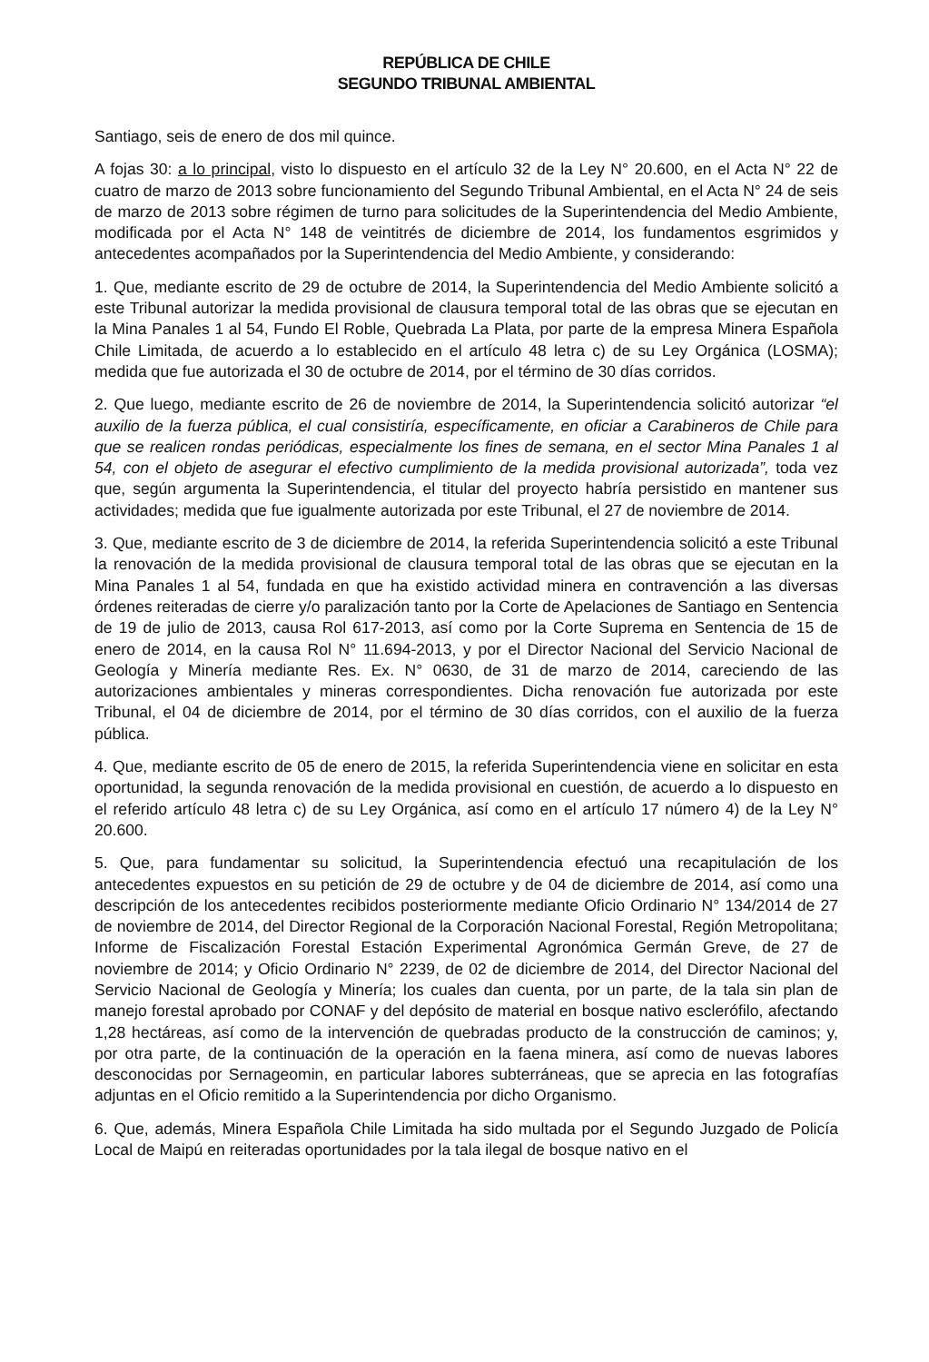REPÚBLICA DE CHILE
SEGUNDO TRIBUNAL AMBIENTAL
Santiago, seis de enero de dos mil quince.
A fojas 30: a lo principal, visto lo dispuesto en el artículo 32 de la Ley N° 20.600, en el Acta N° 22 de cuatro de marzo de 2013 sobre funcionamiento del Segundo Tribunal Ambiental, en el Acta N° 24 de seis de marzo de 2013 sobre régimen de turno para solicitudes de la Superintendencia del Medio Ambiente, modificada por el Acta N° 148 de veintitrés de diciembre de 2014, los fundamentos esgrimidos y antecedentes acompañados por la Superintendencia del Medio Ambiente, y considerando:
1. Que, mediante escrito de 29 de octubre de 2014, la Superintendencia del Medio Ambiente solicitó a este Tribunal autorizar la medida provisional de clausura temporal total de las obras que se ejecutan en la Mina Panales 1 al 54, Fundo El Roble, Quebrada La Plata, por parte de la empresa Minera Española Chile Limitada, de acuerdo a lo establecido en el artículo 48 letra c) de su Ley Orgánica (LOSMA); medida que fue autorizada el 30 de octubre de 2014, por el término de 30 días corridos.
2. Que luego, mediante escrito de 26 de noviembre de 2014, la Superintendencia solicitó autorizar “el auxilio de la fuerza pública, el cual consistiría, específicamente, en oficiar a Carabineros de Chile para que se realicen rondas periódicas, especialmente los fines de semana, en el sector Mina Panales 1 al 54, con el objeto de asegurar el efectivo cumplimiento de la medida provisional autorizada”, toda vez que, según argumenta la Superintendencia, el titular del proyecto habría persistido en mantener sus actividades; medida que fue igualmente autorizada por este Tribunal, el 27 de noviembre de 2014.
3. Que, mediante escrito de 3 de diciembre de 2014, la referida Superintendencia solicitó a este Tribunal la renovación de la medida provisional de clausura temporal total de las obras que se ejecutan en la Mina Panales 1 al 54, fundada en que ha existido actividad minera en contravención a las diversas órdenes reiteradas de cierre y/o paralización tanto por la Corte de Apelaciones de Santiago en Sentencia de 19 de julio de 2013, causa Rol 617-2013, así como por la Corte Suprema en Sentencia de 15 de enero de 2014, en la causa Rol N° 11.694-2013, y por el Director Nacional del Servicio Nacional de Geología y Minería mediante Res. Ex. N° 0630, de 31 de marzo de 2014, careciendo de las autorizaciones ambientales y mineras correspondientes. Dicha renovación fue autorizada por este Tribunal, el 04 de diciembre de 2014, por el término de 30 días corridos, con el auxilio de la fuerza pública.
4. Que, mediante escrito de 05 de enero de 2015, la referida Superintendencia viene en solicitar en esta oportunidad, la segunda renovación de la medida provisional en cuestión, de acuerdo a lo dispuesto en el referido artículo 48 letra c) de su Ley Orgánica, así como en el artículo 17 número 4) de la Ley N° 20.600.
5. Que, para fundamentar su solicitud, la Superintendencia efectuó una recapitulación de los antecedentes expuestos en su petición de 29 de octubre y de 04 de diciembre de 2014, así como una descripción de los antecedentes recibidos posteriormente mediante Oficio Ordinario N° 134/2014 de 27 de noviembre de 2014, del Director Regional de la Corporación Nacional Forestal, Región Metropolitana; Informe de Fiscalización Forestal Estación Experimental Agronómica Germán Greve, de 27 de noviembre de 2014; y Oficio Ordinario N° 2239, de 02 de diciembre de 2014, del Director Nacional del Servicio Nacional de Geología y Minería; los cuales dan cuenta, por un parte, de la tala sin plan de manejo forestal aprobado por CONAF y del depósito de material en bosque nativo esclerófilo, afectando 1,28 hectáreas, así como de la intervención de quebradas producto de la construcción de caminos; y, por otra parte, de la continuación de la operación en la faena minera, así como de nuevas labores desconocidas por Sernageomin, en particular labores subterráneas, que se aprecia en las fotografías adjuntas en el Oficio remitido a la Superintendencia por dicho Organismo.
6. Que, además, Minera Española Chile Limitada ha sido multada por el Segundo Juzgado de Policía Local de Maipú en reiteradas oportunidades por la tala ilegal de bosque nativo en el